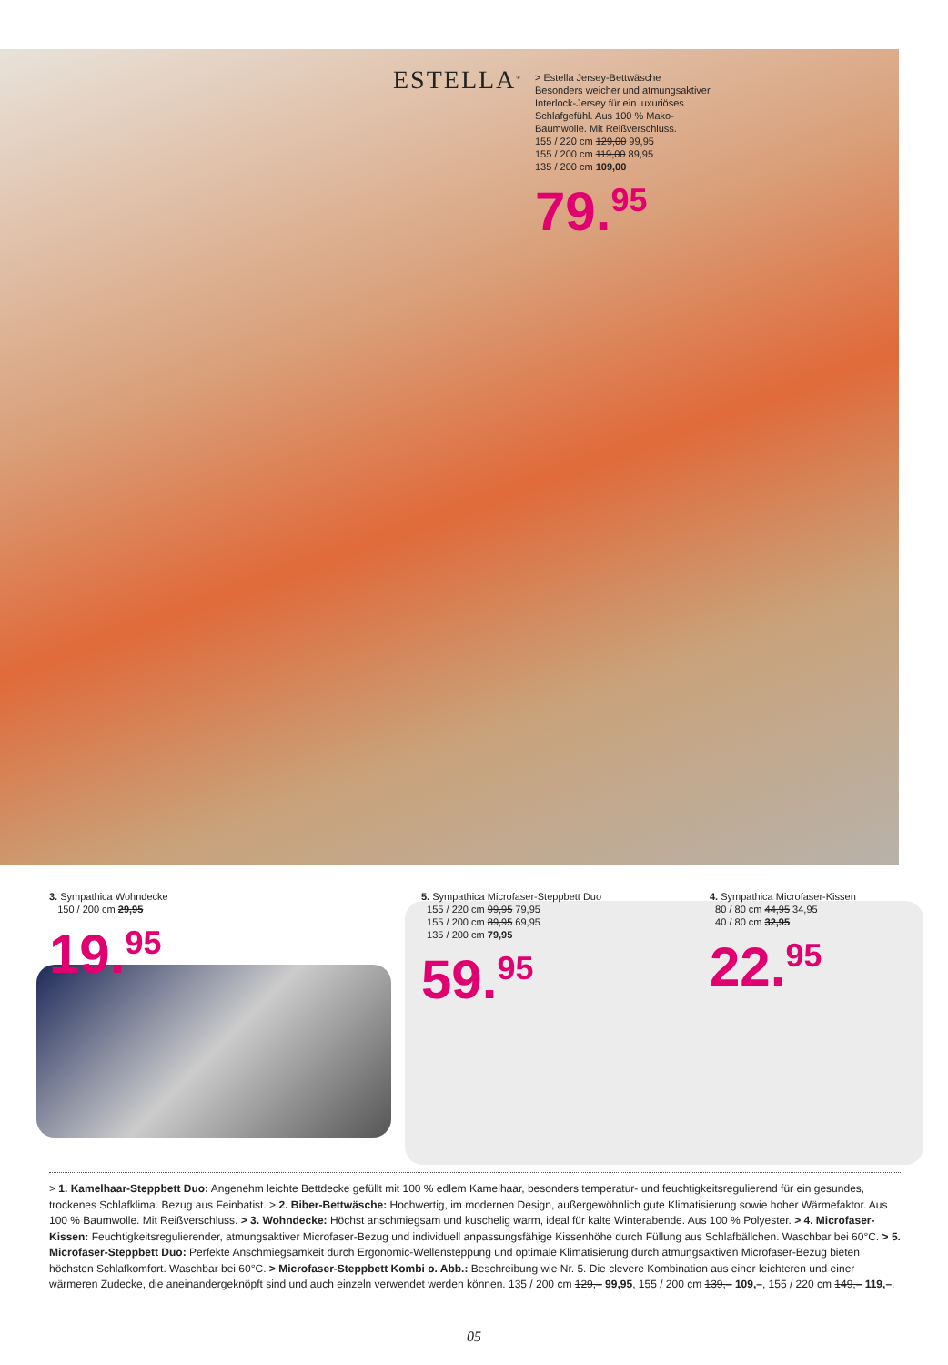ESTELLA<sup>®</sup>
> Estella Jersey-Bettwäsche
Besonders weicher und atmungsaktiver Interlock-Jersey für ein luxuriöses Schlafgefühl. Aus 100 % Mako-Baumwolle. Mit Reißverschluss.
155 / 220 cm 129,00 99,95
155 / 200 cm 119,00 89,95
135 / 200 cm 109,00
79.<sup>95</sup>
3. Sympathica Wohndecke
150 / 200 cm 29,95
19.<sup>95</sup>
5. Sympathica Microfaser-Steppbett Duo
155 / 220 cm 99,95 79,95
155 / 200 cm 89,95 69,95
135 / 200 cm 79,95
59.<sup>95</sup>
4. Sympathica Microfaser-Kissen
80 / 80 cm 44,95 34,95
40 / 80 cm 32,95
22.<sup>95</sup>
> 1. Kamelhaar-Steppbett Duo: Angenehm leichte Bettdecke gefüllt mit 100 % edlem Kamelhaar, besonders temperatur- und feuchtigkeitsregulierend für ein gesundes, trockenes Schlafklima. Bezug aus Feinbatist. > 2. Biber-Bettwäsche: Hochwertig, im modernen Design, außergewöhnlich gute Klimatisierung sowie hoher Wärmefaktor. Aus 100 % Baumwolle. Mit Reißverschluss. > 3. Wohndecke: Höchst anschmiegsam und kuschelig warm, ideal für kalte Winterabende. Aus 100 % Polyester. > 4. Microfaser-Kissen: Feuchtigkeitsregulierender, atmungsaktiver Microfaser-Bezug und individuell anpassungsfähige Kissenhöhe durch Füllung aus Schlafbällchen. Waschbar bei 60°C. > 5. Microfaser-Steppbett Duo: Perfekte Anschmiegsamkeit durch Ergonomic-Wellensteppung und optimale Klimatisierung durch atmungsaktiven Microfaser-Bezug bieten höchsten Schlafkomfort. Waschbar bei 60°C. > Microfaser-Steppbett Kombi o. Abb.: Beschreibung wie Nr. 5. Die clevere Kombination aus einer leichteren und einer wärmeren Zudecke, die aneinandergeknöpft sind und auch einzeln verwendet werden können. 135 / 200 cm 129,– 99,95, 155 / 200 cm 139,– 109,–, 155 / 220 cm 149,– 119,–.
05